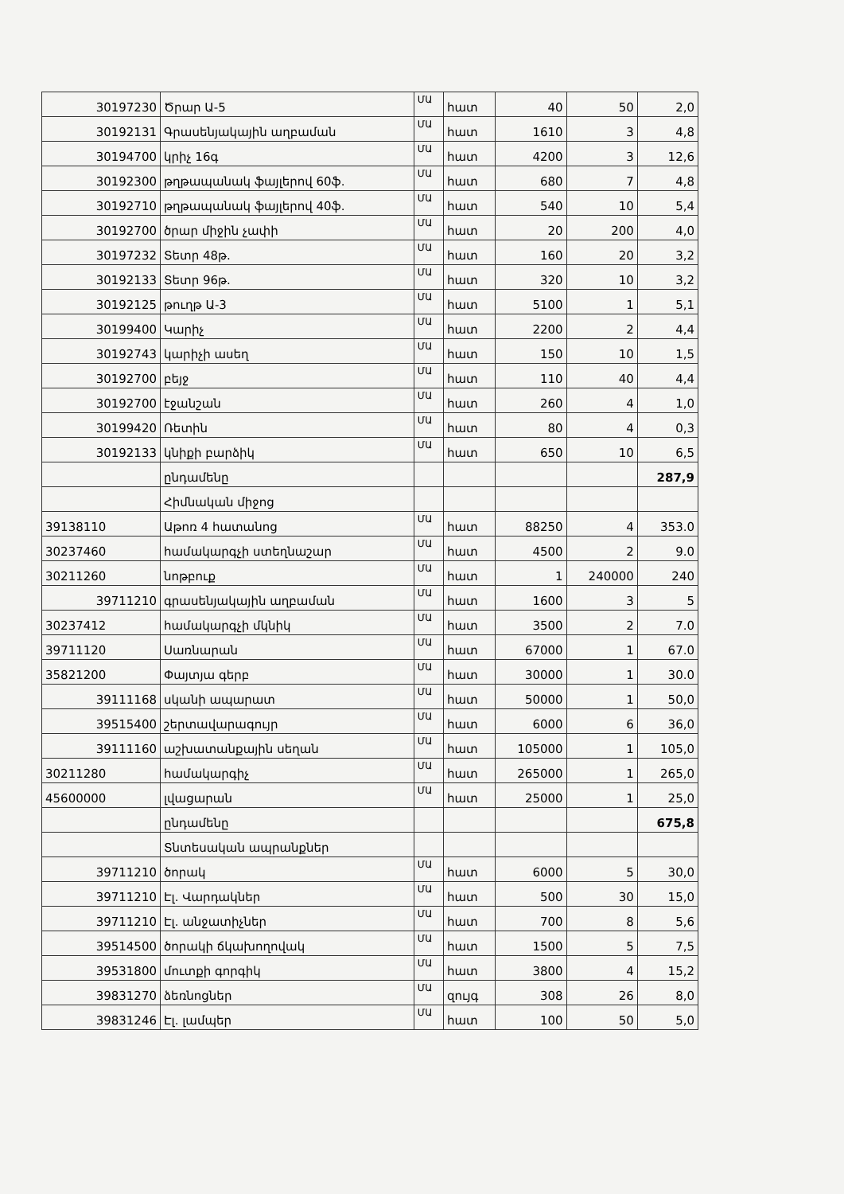| 30197230 | Ծրար Ա-5 | ՄԱ | հատ | 40 | 50 | 2,0 |
| 30192131 | Գրասենյակային աղբաման | ՄԱ | հատ | 1610 | 3 | 4,8 |
| 30194700 | կրիչ 16գ | ՄԱ | հատ | 4200 | 3 | 12,6 |
| 30192300 | թղթապանակ ֆայլերով 60ֆ. | ՄԱ | հատ | 680 | 7 | 4,8 |
| 30192710 | թղթապանակ ֆայլերով 40ֆ. | ՄԱ | հատ | 540 | 10 | 5,4 |
| 30192700 | ծրար միջին չափի | ՄԱ | հատ | 20 | 200 | 4,0 |
| 30197232 | Տետր 48թ. | ՄԱ | հատ | 160 | 20 | 3,2 |
| 30192133 | Տետր 96թ. | ՄԱ | հատ | 320 | 10 | 3,2 |
| 30192125 | թուղթ Ա-3 | ՄԱ | հատ | 5100 | 1 | 5,1 |
| 30199400 | Կարիչ | ՄԱ | հատ | 2200 | 2 | 4,4 |
| 30192743 | կարիչի ասեղ | ՄԱ | հատ | 150 | 10 | 1,5 |
| 30192700 | բեյջ | ՄԱ | հատ | 110 | 40 | 4,4 |
| 30192700 | էջանշան | ՄԱ | հատ | 260 | 4 | 1,0 |
| 30199420 | Ռետին | ՄԱ | հատ | 80 | 4 | 0,3 |
| 30192133 | կնիքի բարձիկ | ՄԱ | հատ | 650 | 10 | 6,5 |
| | ընդամենը | | | | | 287,9 |
| | Հիմնական միջոց | | | | | |
| 39138110 | Աթոռ 4 հատանոց | ՄԱ | հատ | 88250 | 4 | 353.0 |
| 30237460 | համակարգչի ստեղնաշար | ՄԱ | հատ | 4500 | 2 | 9.0 |
| 30211260 | նոթբուք | ՄԱ | հատ | 1 | 240000 | 240 |
| 39711210 | գրասենյակային աղբաման | ՄԱ | հատ | 1600 | 3 | 5 |
| 30237412 | համակարգչի մկնիկ | ՄԱ | հատ | 3500 | 2 | 7.0 |
| 39711120 | Սառնարան | ՄԱ | հատ | 67000 | 1 | 67.0 |
| 35821200 | Փայտյա գերբ | ՄԱ | հատ | 30000 | 1 | 30.0 |
| 39111168 | սկանի ապարատ | ՄԱ | հատ | 50000 | 1 | 50,0 |
| 39515400 | շերտավարագույր | ՄԱ | հատ | 6000 | 6 | 36,0 |
| 39111160 | աշխատանքային սեղան | ՄԱ | հատ | 105000 | 1 | 105,0 |
| 30211280 | համակարգիչ | ՄԱ | հատ | 265000 | 1 | 265,0 |
| 45600000 | լվացարան | ՄԱ | հատ | 25000 | 1 | 25,0 |
| | ընդամենը | | | | | 675,8 |
| | Տնտեսական ապրանքներ | | | | | |
| 39711210 | ծորակ | ՄԱ | հատ | 6000 | 5 | 30,0 |
| 39711210 | Էլ. Վարդակներ | ՄԱ | հատ | 500 | 30 | 15,0 |
| 39711210 | Էլ. անջատիչներ | ՄԱ | հատ | 700 | 8 | 5,6 |
| 39514500 | ծորակի ճկախողովակ | ՄԱ | հատ | 1500 | 5 | 7,5 |
| 39531800 | մուտքի գորգիկ | ՄԱ | հատ | 3800 | 4 | 15,2 |
| 39831270 | ձեռնոցներ | ՄԱ | զույգ | 308 | 26 | 8,0 |
| 39831246 | Էլ. լամպեր | ՄԱ | հատ | 100 | 50 | 5,0 |